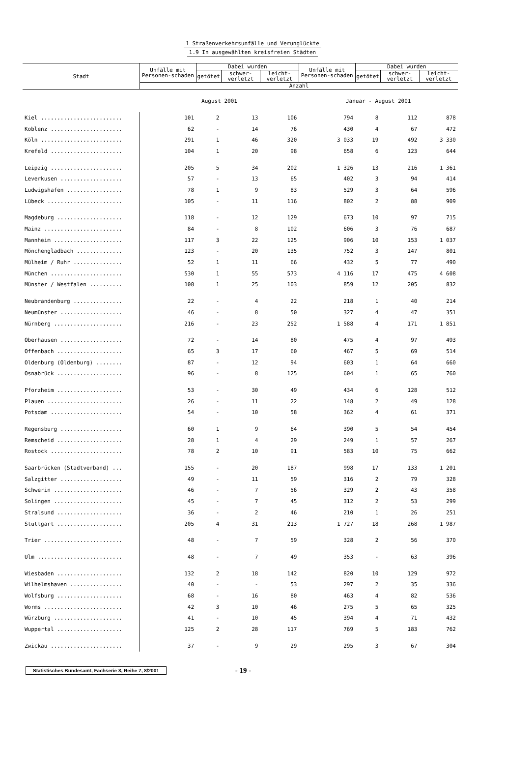1 Straßenverkehrsunfälle und Verunglückte
1.9 In ausgewählten kreisfreien Städten
| Stadt | Unfälle mit Personen-schaden | Dabei wurden | | | Unfälle mit Personen-schaden | Dabei wurden | | |
| --- | --- | --- | --- | --- | --- | --- | --- | --- |
| | | getötet | schwer- verletzt | leicht- verletzt | | getötet | schwer- verletzt | leicht- verletzt |
| | Anzahl | | | | | | | |
| | August 2001 | | | | Januar - August 2001 | | | |
| Kiel ......................... | 101 | 2 | 13 | 106 | 794 | 8 | 112 | 878 |
| Koblenz ...................... | 62 | - | 14 | 76 | 430 | 4 | 67 | 472 |
| Köln ......................... | 291 | 1 | 46 | 320 | 3 033 | 19 | 492 | 3 330 |
| Krefeld ...................... | 104 | 1 | 20 | 98 | 658 | 6 | 123 | 644 |
| Leipzig ...................... | 205 | 5 | 34 | 202 | 1 326 | 13 | 216 | 1 361 |
| Leverkusen ................... | 57 | - | 13 | 65 | 402 | 3 | 94 | 414 |
| Ludwigshafen ................. | 78 | 1 | 9 | 83 | 529 | 3 | 64 | 596 |
| Lübeck ....................... | 105 | - | 11 | 116 | 802 | 2 | 88 | 909 |
| Magdeburg .................... | 118 | - | 12 | 129 | 673 | 10 | 97 | 715 |
| Mainz ........................ | 84 | - | 8 | 102 | 606 | 3 | 76 | 687 |
| Mannheim ..................... | 117 | 3 | 22 | 125 | 906 | 10 | 153 | 1 037 |
| Mönchengladbach .............. | 123 | - | 20 | 135 | 752 | 3 | 147 | 801 |
| Mülheim / Ruhr ............... | 52 | 1 | 11 | 66 | 432 | 5 | 77 | 490 |
| München ...................... | 530 | 1 | 55 | 573 | 4 116 | 17 | 475 | 4 608 |
| Münster / Westfalen .......... | 108 | 1 | 25 | 103 | 859 | 12 | 205 | 832 |
| Neubrandenburg ............... | 22 | - | 4 | 22 | 218 | 1 | 40 | 214 |
| Neumünster ................... | 46 | - | 8 | 50 | 327 | 4 | 47 | 351 |
| Nürnberg ..................... | 216 | - | 23 | 252 | 1 588 | 4 | 171 | 1 851 |
| Oberhausen ................... | 72 | - | 14 | 80 | 475 | 4 | 97 | 493 |
| Offenbach .................... | 65 | 3 | 17 | 60 | 467 | 5 | 69 | 514 |
| Oldenburg (Oldenburg) ........ | 87 | - | 12 | 94 | 603 | 1 | 64 | 660 |
| Osnabrück .................... | 96 | - | 8 | 125 | 604 | 1 | 65 | 760 |
| Pforzheim .................... | 53 | - | 30 | 49 | 434 | 6 | 128 | 512 |
| Plauen ....................... | 26 | - | 11 | 22 | 148 | 2 | 49 | 128 |
| Potsdam ...................... | 54 | - | 10 | 58 | 362 | 4 | 61 | 371 |
| Regensburg ................... | 60 | 1 | 9 | 64 | 390 | 5 | 54 | 454 |
| Remscheid .................... | 28 | 1 | 4 | 29 | 249 | 1 | 57 | 267 |
| Rostock ...................... | 78 | 2 | 10 | 91 | 583 | 10 | 75 | 662 |
| Saarbrücken (Stadtverband) ... | 155 | - | 20 | 187 | 998 | 17 | 133 | 1 201 |
| Salzgitter ................... | 49 | - | 11 | 59 | 316 | 2 | 79 | 328 |
| Schwerin ..................... | 46 | - | 7 | 56 | 329 | 2 | 43 | 358 |
| Solingen ..................... | 45 | - | 7 | 45 | 312 | 2 | 53 | 299 |
| Stralsund .................... | 36 | - | 2 | 46 | 210 | 1 | 26 | 251 |
| Stuttgart .................... | 205 | 4 | 31 | 213 | 1 727 | 18 | 268 | 1 987 |
| Trier ........................ | 48 | - | 7 | 59 | 328 | 2 | 56 | 370 |
| Ulm .......................... | 48 | - | 7 | 49 | 353 | - | 63 | 396 |
| Wiesbaden .................... | 132 | 2 | 18 | 142 | 820 | 10 | 129 | 972 |
| Wilhelmshaven ................ | 40 | - | - | 53 | 297 | 2 | 35 | 336 |
| Wolfsburg .................... | 68 | - | 16 | 80 | 463 | 4 | 82 | 536 |
| Worms ........................ | 42 | 3 | 10 | 46 | 275 | 5 | 65 | 325 |
| Würzburg ..................... | 41 | - | 10 | 45 | 394 | 4 | 71 | 432 |
| Wuppertal .................... | 125 | 2 | 28 | 117 | 769 | 5 | 183 | 762 |
| Zwickau ...................... | 37 | - | 9 | 29 | 295 | 3 | 67 | 304 |
Statistisches Bundesamt, Fachserie 8, Reihe 7, 8/2001
- 19 -